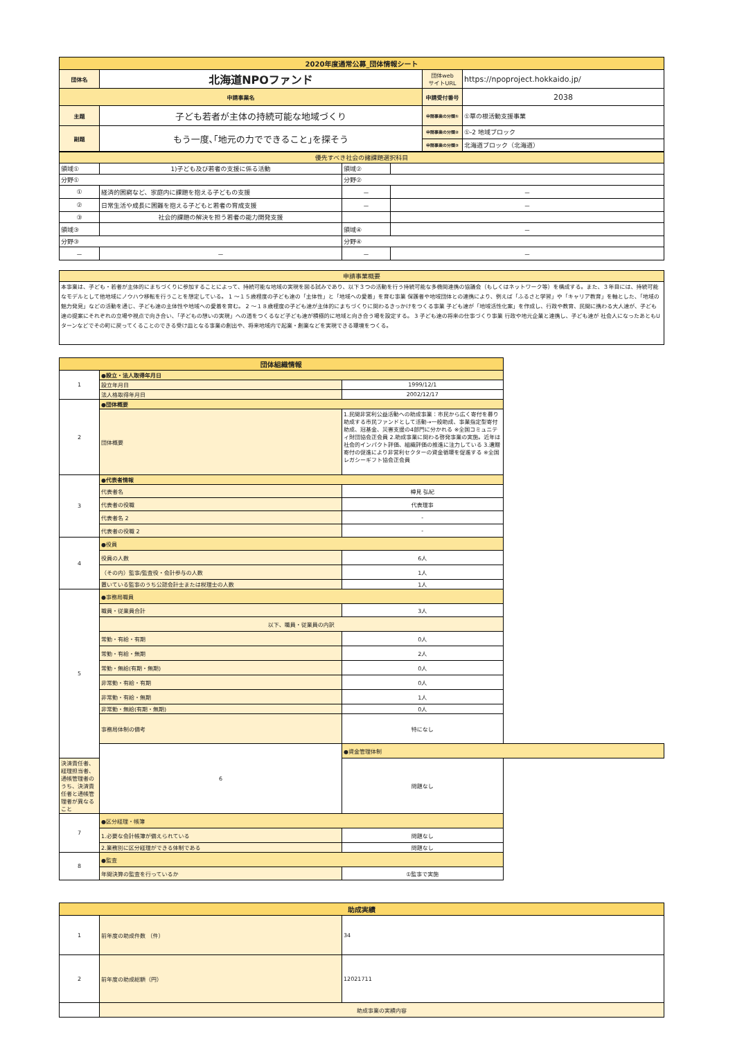| 2020年度通常公募_団体情報シート | | | |
| 団体名 | 北海道NPOファンド | 団体web サイトURL | https://npoproject.hokkaido.jp/ |
| 申請事業名 | | 申請受付番号 | 2038 |
| 主題 | 子ども若者が主体の持続可能な地域づくり | 申請事業の分類① | ①草の根活動支援事業 |
| 副題 | もう一度､｢地元の力でできること｣を探そう | 申請事業の分類② | ①-2 地域ブロック |
| | | 申請事業の分類③ | 北海道ブロック（北海道） |
| 優先すべき社会の諸課題選択科目 | | | |
| 領域① | 1)子ども及び若者の支援に係る活動 | 領域② | |
| 分野① | | 分野② | |
| ① | 経済的困窮など、家庭内に課題を抱える子どもの支援 | － | － |
| ② | 日常生活や成長に困難を抱える子どもと若者の育成支援 | － | － |
| ③ | 社会的課題の解決を担う若者の能力開発支援 | | |
| 領域③ | | 領域④ | － |
| 分野③ | | 分野④ | |
| － | － | － | － |
| 申請事業概要 |
| 本事業は、子ども・若者が主体的にまちづくりに参加することによって、持続可能な地域の実現を図る試みであり、以下３つの活動を行う持続可能な多機関連携の協議会（もしくはネットワーク等）を構成する。また、３年目には、持続可能なモデルとして他地域にノウハウ移転を行うことを想定している。 1 ～１５歳程度の子ども達の「主体性」と「地域への愛着」を育む事業 保護者や地域団体との連携により、例えば「ふるさと学習」や「キャリア教育」を軸とした、「地域の魅力発見」などの活動を通じ、子ども達の主体性や地域への愛着を育む。 2 ～１８歳程度の子ども達が主体的にまちづくりに関わるきっかけをつくる事業 子ども達が「地域活性化案」を作成し、行政や教育、民間に携わる大人達が、子ども達の提案にそれぞれの立場や視点で向き合い、「子どもの想いの実現」への道をつくるなど子ども達が積極的に地域と向き合う場を設定する。 3 子ども達の将来の仕事づくり事業 行政や地元企業と連携し、子ども達が 社会人になったあともUターンなどでその町に戻ってくることのできる受け皿となる事業の創出や、将来地域内で起業・創業などを実現できる環境をつくる。 |
| 団体組織情報 | | |
| 1 | ●設立・法人取得年月日 | |
| | 設立年月日 | 1999/12/1 |
| | 法人格取得年月日 | 2002/12/17 |
| 2 | ●団体概要 | |
| | 団体概要 | 1.民間非営利公益活動への助成事業：市民から広く寄付を募り助成する市民ファンドとして活動→一般助成、事業指定型寄付助成、冠基金、災害支援の4部門に分かれる ※全国コミュニティ財団協会正会員 2.助成事業に関わる啓発事業の実施。近年は社会的インパクト評価、組織評価の推進に注力している 3.遺贈寄付の促進により非営利セクターの資金循環を促進する ※全国レガシーギフト協会正会員 |
| 3 | ●代表者情報 | |
| | 代表者名 | 樽見 弘紀 |
| | 代表者の役職 | 代表理事 |
| | 代表者名 2 | - |
| | 代表者の役職 2 | - |
| 4 | ●役員 | |
| | 役員の人数 | 6人 |
| | （その内）監事/監査役・会計参与の人数 | 1人 |
| | 置いている監事のうち公認会計士または税理士の人数 | 1人 |
| 5 | ●事務局職員 | |
| | 職員・従業員合計 | 3人 |
| | 以下、職員・従業員の内訳 | |
| | 常勤・有給・有期 | 0人 |
| | 常勤・有給・無期 | 2人 |
| | 常勤・無給(有期・無期) | 0人 |
| | 非常勤・有給・有期 | 0人 |
| | 非常勤・有給・無期 | 1人 |
| | 非常勤・無給(有期・無期) | 0人 |
| | 事務局体制の備考 | 特になし |
| | 6 | ●資金管理体制 |
| 決済責任者、経理担当者、通帳管理者のうち、決済責任者と通帳管理者が異なること | | 問題なし |
| 7 | ●区分経理・帳簿 | |
| | 1.必要な会計帳簿が備えられている | 問題なし |
| | 2.業務別に区分経理ができる体制である | 問題なし |
| 8 | ●監査 | |
| | 年間決算の監査を行っているか | ①監事で実施 |
| 助成実績 | | |
| 1 | 前年度の助成件数 （件） | 34 |
| 2 | 前年度の助成総額（円） | 12021711 |
| | 助成事業の実績内容 | |